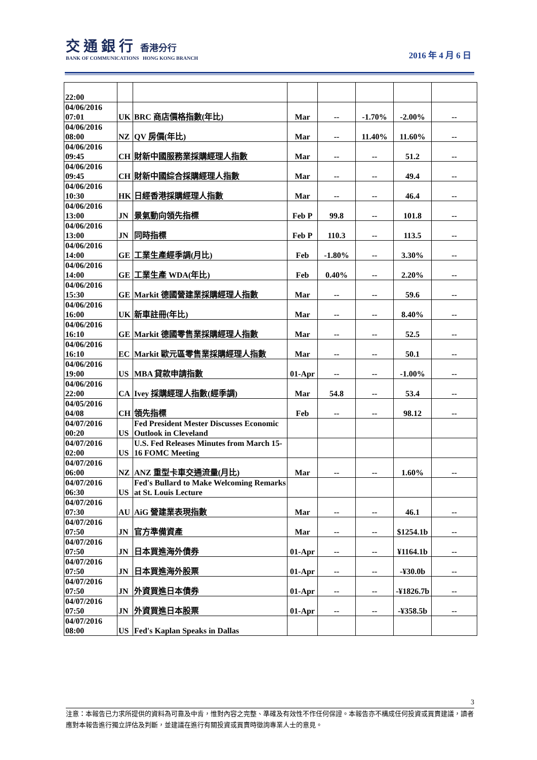交 通 銀 行 香港分行
BANK OF COMMUNICATIONS HONG KONG BRANCH
2016 年 4 月 6 日
| 22:00 | | | | | | | |
| 04/06/2016 07:01 | UK | BRC 商店價格指數(年比) | Mar | -- | -1.70% | -2.00% | -- |
| 04/06/2016 08:00 | NZ | QV 房價(年比) | Mar | -- | 11.40% | 11.60% | -- |
| 04/06/2016 09:45 | CH | 財新中國服務業採購經理人指數 | Mar | -- | -- | 51.2 | -- |
| 04/06/2016 09:45 | CH | 財新中國綜合採購經理人指數 | Mar | -- | -- | 49.4 | -- |
| 04/06/2016 10:30 | HK | 日經香港採購經理人指數 | Mar | -- | -- | 46.4 | -- |
| 04/06/2016 13:00 | JN | 景氣動向領先指標 | Feb P | 99.8 | -- | 101.8 | -- |
| 04/06/2016 13:00 | JN | 同時指標 | Feb P | 110.3 | -- | 113.5 | -- |
| 04/06/2016 14:00 | GE | 工業生產經季調(月比) | Feb | -1.80% | -- | 3.30% | -- |
| 04/06/2016 14:00 | GE | 工業生產 WDA(年比) | Feb | 0.40% | -- | 2.20% | -- |
| 04/06/2016 15:30 | GE | Markit 德國營建業採購經理人指數 | Mar | -- | -- | 59.6 | -- |
| 04/06/2016 16:00 | UK | 新車註冊(年比) | Mar | -- | -- | 8.40% | -- |
| 04/06/2016 16:10 | GE | Markit 德國零售業採購經理人指數 | Mar | -- | -- | 52.5 | -- |
| 04/06/2016 16:10 | EC | Markit 歐元區零售業採購經理人指數 | Mar | -- | -- | 50.1 | -- |
| 04/06/2016 19:00 | US | MBA 貸款申請指數 | 01-Apr | -- | -- | -1.00% | -- |
| 04/06/2016 22:00 | CA | Ivey 採購經理人指數(經季調) | Mar | 54.8 | -- | 53.4 | -- |
| 04/05/2016 04/08 | CH | 領先指標 | Feb | -- | -- | 98.12 | -- |
| 04/07/2016 00:20 | US | Fed President Mester Discusses Economic Outlook in Cleveland | | | | | |
| 04/07/2016 02:00 | US | U.S. Fed Releases Minutes from March 15-16 FOMC Meeting | | | | | |
| 04/07/2016 06:00 | NZ | ANZ 重型卡車交通流量(月比) | Mar | -- | -- | 1.60% | -- |
| 04/07/2016 06:30 | US | Fed's Bullard to Make Welcoming Remarks at St. Louis Lecture | | | | | |
| 04/07/2016 07:30 | AU | AiG 營建業表現指數 | Mar | -- | -- | 46.1 | -- |
| 04/07/2016 07:50 | JN | 官方準備資產 | Mar | -- | -- | $1254.1b | -- |
| 04/07/2016 07:50 | JN | 日本買進海外債券 | 01-Apr | -- | -- | ¥1164.1b | -- |
| 04/07/2016 07:50 | JN | 日本買進海外股票 | 01-Apr | -- | -- | -¥30.0b | -- |
| 04/07/2016 07:50 | JN | 外資買進日本債券 | 01-Apr | -- | -- | -¥1826.7b | -- |
| 04/07/2016 07:50 | JN | 外資買進日本股票 | 01-Apr | -- | -- | -¥358.5b | -- |
| 04/07/2016 08:00 | US | Fed's Kaplan Speaks in Dallas | | | | | |
3
注意：本報告已力求所提供的資料為可靠及中肯，惟對內容之完整、準確及有效性不作任何保證。本報告亦不構成任何投資或買賣建議，讀者應對本報告進行獨立評估及判斷，並建議在進行有關投資或買賣時徵詢專業人士的意見。